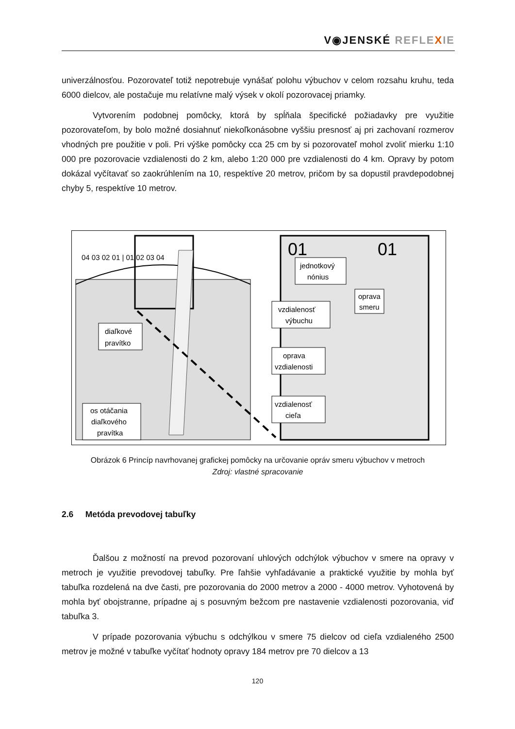V◉JENSKÉ REFLE XIE
univerzálnosťou. Pozorovateľ totiž nepotrebuje vynášať polohu výbuchov v celom rozsahu kruhu, teda 6000 dielcov, ale postačuje mu relatívne malý výsek v okolí pozorovacej priamky.
Vytvorením podobnej pomôcky, ktorá by spĺňala špecifické požiadavky pre využitie pozorovateľom, by bolo možné dosiahnuť niekoľkonásobne vyššiu presnosť aj pri zachovaní rozmerov vhodných pre použitie v poli. Pri výške pomôcky cca 25 cm by si pozorovateľ mohol zvoliť mierku 1:10 000 pre pozorovacie vzdialenosti do 2 km, alebo 1:20 000 pre vzdialenosti do 4 km. Opravy by potom dokázal vyčítavať so zaokrúhlením na 10, respektíve 20 metrov, pričom by sa dopustil pravdepodobnej chyby 5, respektíve 10 metrov.
04 03 02 01 | 01 02 03 04
01
01
diaľkové
pravítko
os otáčania
diaľkového
pravítka
jednotkový
nónius
oprava
smeru
vzdialenosť
výbuchu
oprava
vzdialenosti
vzdialenosť
cieľa
Obrázok 6 Princíp navrhovanej grafickej pomôcky na určovanie opráv smeru výbuchov v metroch
Zdroj: vlastné spracovanie
2.6 Metóda prevodovej tabuľky
Ďalšou z možností na prevod pozorovaní uhlových odchýlok výbuchov v smere na opravy v metroch je využitie prevodovej tabuľky. Pre ľahšie vyhľadávanie a praktické využitie by mohla byť tabuľka rozdelená na dve časti, pre pozorovania do 2000 metrov a 2000 - 4000 metrov. Vyhotovená by mohla byť obojstranne, prípadne aj s posuvným bežcom pre nastavenie vzdialenosti pozorovania, viď tabuľka 3.
V prípade pozorovania výbuchu s odchýlkou v smere 75 dielcov od cieľa vzdialeného 2500 metrov je možné v tabuľke vyčítať hodnoty opravy 184 metrov pre 70 dielcov a 13
120